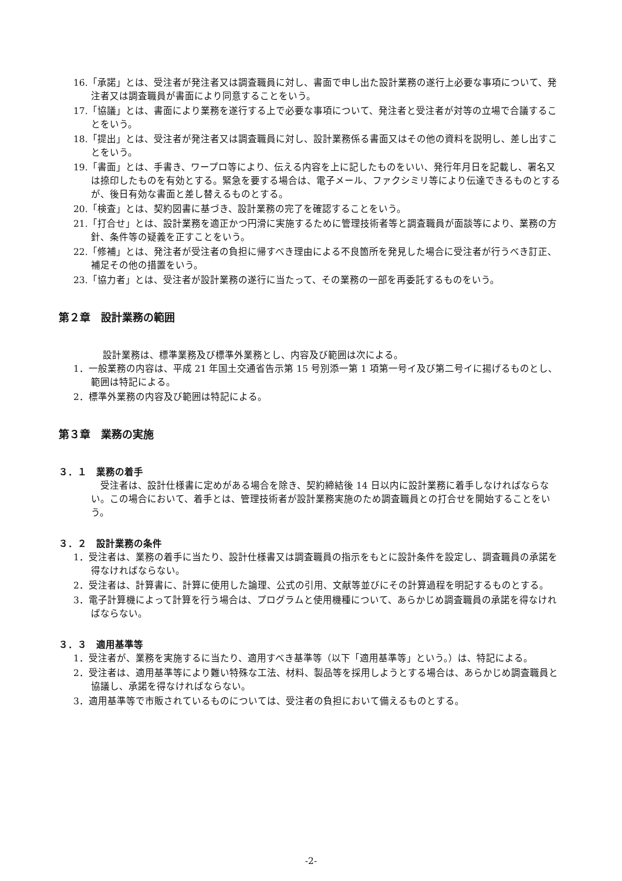16.「承諾」とは、受注者が発注者又は調査職員に対し、書面で申し出た設計業務の遂行上必要な事項について、発注者又は調査職員が書面により同意することをいう。
17.「協議」とは、書面により業務を遂行する上で必要な事項について、発注者と受注者が対等の立場で合議することをいう。
18.「提出」とは、受注者が発注者又は調査職員に対し、設計業務係る書面又はその他の資料を説明し、差し出すことをいう。
19.「書面」とは、手書き、ワープロ等により、伝える内容を上に記したものをいい、発行年月日を記載し、署名又は捺印したものを有効とする。緊急を要する場合は、電子メール、ファクシミリ等により伝達できるものとするが、後日有効な書面と差し替えるものとする。
20.「検査」とは、契約図書に基づき、設計業務の完了を確認することをいう。
21.「打合せ」とは、設計業務を適正かつ円滑に実施するために管理技術者等と調査職員が面談等により、業務の方針、条件等の疑義を正すことをいう。
22.「修補」とは、発注者が受注者の負担に帰すべき理由による不良箇所を発見した場合に受注者が行うべき訂正、補足その他の措置をいう。
23.「協力者」とは、受注者が設計業務の遂行に当たって、その業務の一部を再委託するものをいう。
第２章　設計業務の範囲
設計業務は、標準業務及び標準外業務とし、内容及び範囲は次による。
1．一般業務の内容は、平成 21 年国土交通省告示第 15 号別添一第 1 項第一号イ及び第二号イに揚げるものとし、範囲は特記による。
2．標準外業務の内容及び範囲は特記による。
第３章　業務の実施
３．１　業務の着手
受注者は、設計仕様書に定めがある場合を除き、契約締結後 14 日以内に設計業務に着手しなければならない。この場合において、着手とは、管理技術者が設計業務実施のため調査職員との打合せを開始することをいう。
３．２　設計業務の条件
1．受注者は、業務の着手に当たり、設計仕様書又は調査職員の指示をもとに設計条件を設定し、調査職員の承諾を得なければならない。
2．受注者は、計算書に、計算に使用した論理、公式の引用、文献等並びにその計算過程を明記するものとする。
3．電子計算機によって計算を行う場合は、プログラムと使用機種について、あらかじめ調査職員の承諾を得なければならない。
３．３　適用基準等
1．受注者が、業務を実施するに当たり、適用すべき基準等（以下「適用基準等」という。）は、特記による。
2．受注者は、適用基準等により難い特殊な工法、材料、製品等を採用しようとする場合は、あらかじめ調査職員と協議し、承諾を得なければならない。
3．適用基準等で市販されているものについては、受注者の負担において備えるものとする。
-2-